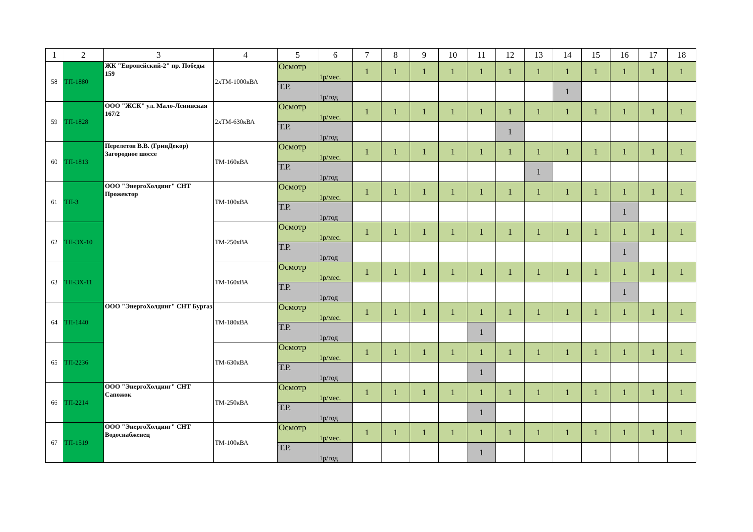| 1 | 2 | 3 | 4 | 5 | 6 | 7 | 8 | 9 | 10 | 11 | 12 | 13 | 14 | 15 | 16 | 17 | 18 |
| --- | --- | --- | --- | --- | --- | --- | --- | --- | --- | --- | --- | --- | --- | --- | --- | --- | --- |
| 58 | ТП-1880 | ЖК "Европейский-2" пр. Победы 159 | 2хТМ-1000кВА | Осмотр | 1р/мес. | 1 | 1 | 1 | 1 | 1 | 1 | 1 | 1 | 1 | 1 | 1 | 1 |
| | | | | Т.Р. | 1р/год | | | | | | | | 1 | | | | |
| 59 | ТП-1828 | ООО "ЖСК" ул. Мало-Ленинская 167/2 | 2хТМ-630кВА | Осмотр | 1р/мес. | 1 | 1 | 1 | 1 | 1 | 1 | 1 | 1 | 1 | 1 | 1 | 1 |
| | | | | Т.Р. | 1р/год | | | | | | 1 | | | | | | |
| 60 | ТП-1813 | Перелетов В.В. (ГринДекор) Загородное шоссе | ТМ-160кВА | Осмотр | 1р/мес. | 1 | 1 | 1 | 1 | 1 | 1 | 1 | 1 | 1 | 1 | 1 | 1 |
| | | | | Т.Р. | 1р/год | | | | | | | 1 | | | | | |
| 61 | ТП-3 | ООО "ЭнергоХолдинг" СНТ Прожектор | ТМ-100кВА | Осмотр | 1р/мес. | 1 | 1 | 1 | 1 | 1 | 1 | 1 | 1 | 1 | 1 | 1 | 1 |
| | | | | Т.Р. | 1р/год | | | | | | | | | | 1 | | |
| 62 | ТП-ЭХ-10 | | ТМ-250кВА | Осмотр | 1р/мес. | 1 | 1 | 1 | 1 | 1 | 1 | 1 | 1 | 1 | 1 | 1 | 1 |
| | | | | Т.Р. | 1р/год | | | | | | | | | | 1 | | |
| 63 | ТП-ЭХ-11 | | ТМ-160кВА | Осмотр | 1р/мес. | 1 | 1 | 1 | 1 | 1 | 1 | 1 | 1 | 1 | 1 | 1 | 1 |
| | | | | Т.Р. | 1р/год | | | | | | | | | | 1 | | |
| 64 | ТП-1440 | ООО "ЭнергоХолдинг" СНТ Бургаз | ТМ-180кВА | Осмотр | 1р/мес. | 1 | 1 | 1 | 1 | 1 | 1 | 1 | 1 | 1 | 1 | 1 | 1 |
| | | | | Т.Р. | 1р/год | | | | | 1 | | | | | | | |
| 65 | ТП-2236 | | ТМ-630кВА | Осмотр | 1р/мес. | 1 | 1 | 1 | 1 | 1 | 1 | 1 | 1 | 1 | 1 | 1 | 1 |
| | | | | Т.Р. | 1р/год | | | | | 1 | | | | | | | |
| 66 | ТП-2214 | ООО "ЭнергоХолдинг" СНТ Сапожок | ТМ-250кВА | Осмотр | 1р/мес. | 1 | 1 | 1 | 1 | 1 | 1 | 1 | 1 | 1 | 1 | 1 | 1 |
| | | | | Т.Р. | 1р/год | | | | | 1 | | | | | | | |
| 67 | ТП-1519 | ООО "ЭнергоХолдинг" СНТ Водоснабженец | ТМ-100кВА | Осмотр | 1р/мес. | 1 | 1 | 1 | 1 | 1 | 1 | 1 | 1 | 1 | 1 | 1 | 1 |
| | | | | Т.Р. | 1р/год | | | | | 1 | | | | | | | |